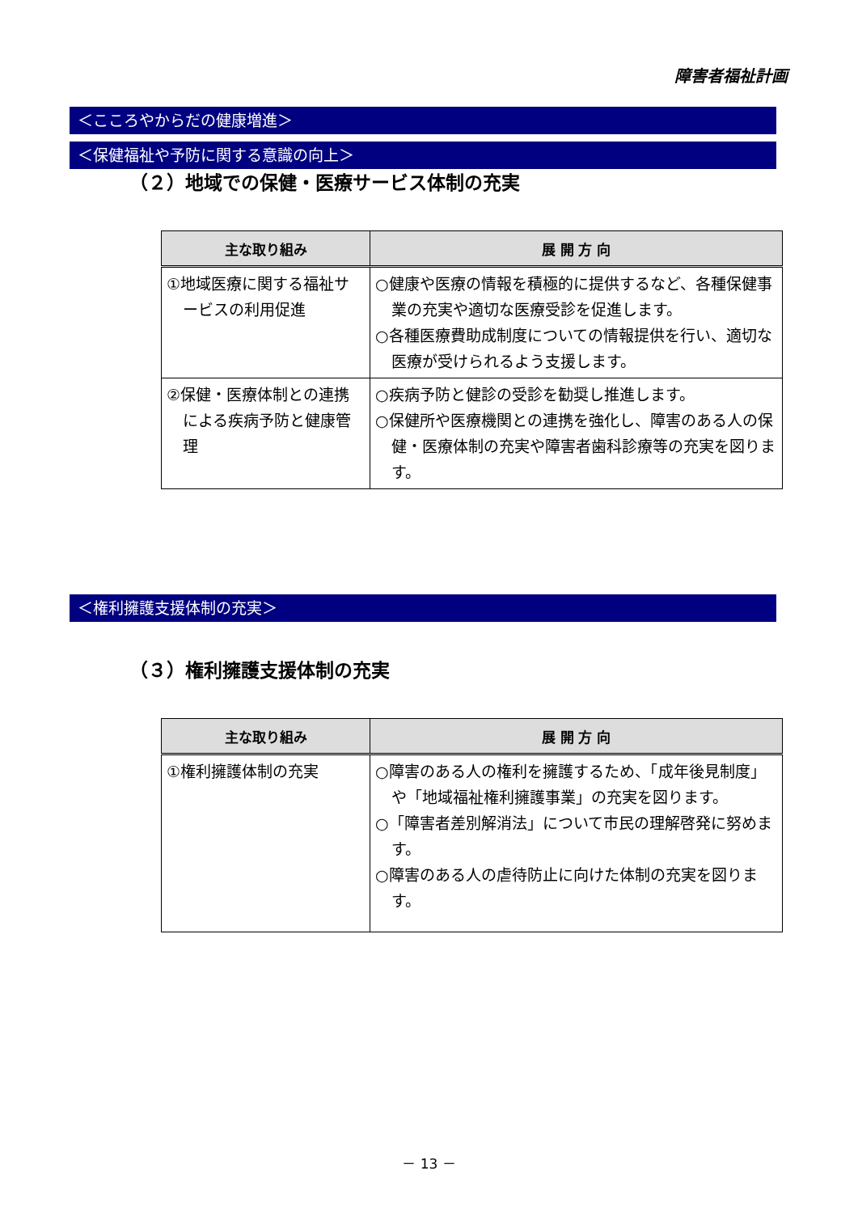障害者福祉計画
＜こころやからだの健康増進＞
＜保健福祉や予防に関する意識の向上＞
（２）地域での保健・医療サービス体制の充実
| 主な取り組み | 展 開 方 向 |
| --- | --- |
| ①地域医療に関する福祉サービスの利用促進 | ○健康や医療の情報を積極的に提供するなど、各種保健事業の充実や適切な医療受診を促進します。 ○各種医療費助成制度についての情報提供を行い、適切な医療が受けられるよう支援します。 |
| ②保健・医療体制との連携による疾病予防と健康管理 | ○疾病予防と健診の受診を勧奨し推進します。 ○保健所や医療機関との連携を強化し、障害のある人の保健・医療体制の充実や障害者歯科診療等の充実を図ります。 |
＜権利擁護支援体制の充実＞
（３）権利擁護支援体制の充実
| 主な取り組み | 展 開 方 向 |
| --- | --- |
| ①権利擁護体制の充実 | ○障害のある人の権利を擁護するため、「成年後見制度」や「地域福祉権利擁護事業」の充実を図ります。 ○「障害者差別解消法」について市民の理解啓発に努めます。 ○障害のある人の虐待防止に向けた体制の充実を図ります。 |
－ 13 －